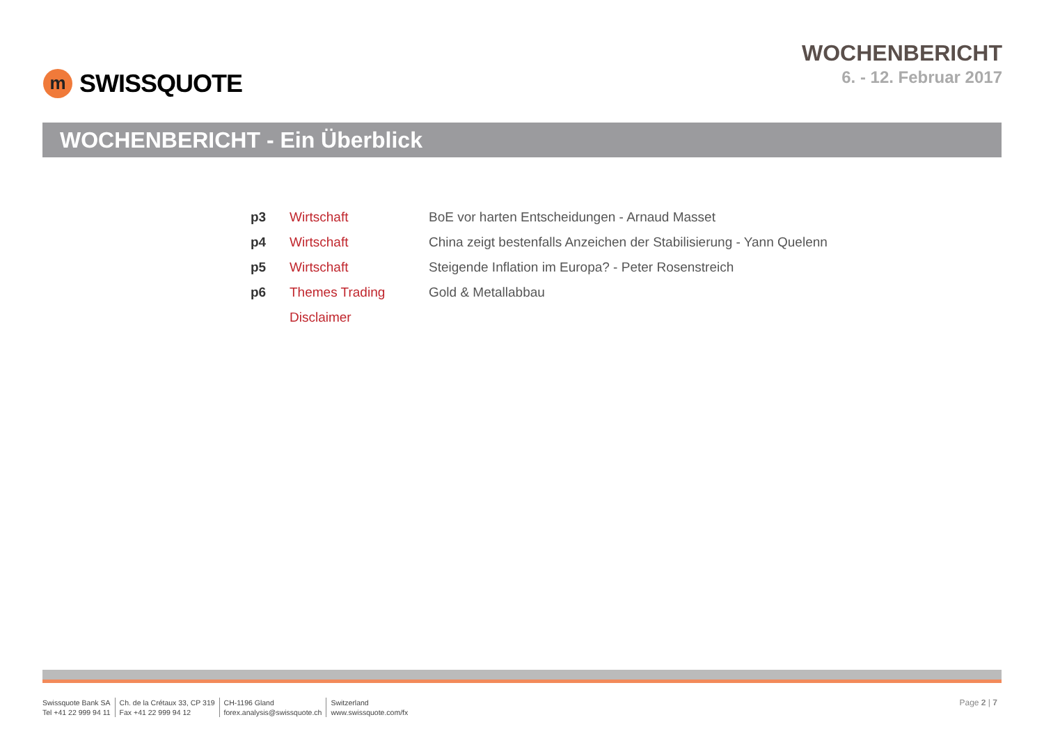m
SWISSQUOTE
WOCHENBERICHT
6. - 12. Februar 2017
WOCHENBERICHT - Ein Überblick
| p3 | Wirtschaft | BoE vor harten Entscheidungen - Arnaud Masset |
| p4 | Wirtschaft | China zeigt bestenfalls Anzeichen der Stabilisierung - Yann Quelenn |
| p5 | Wirtschaft | Steigende Inflation im Europa? - Peter Rosenstreich |
| p6 | Themes Trading | Gold & Metallabbau |
| | Disclaimer | |
Swissquote Bank SA
Tel +41 22 999 94 11
Ch. de la Crétaux 33, CP 319
Fax +41 22 999 94 12
CH-1196 Gland
forex.analysis@swissquote.ch
Switzerland
www.swissquote.com/fx
Page 2 | 7